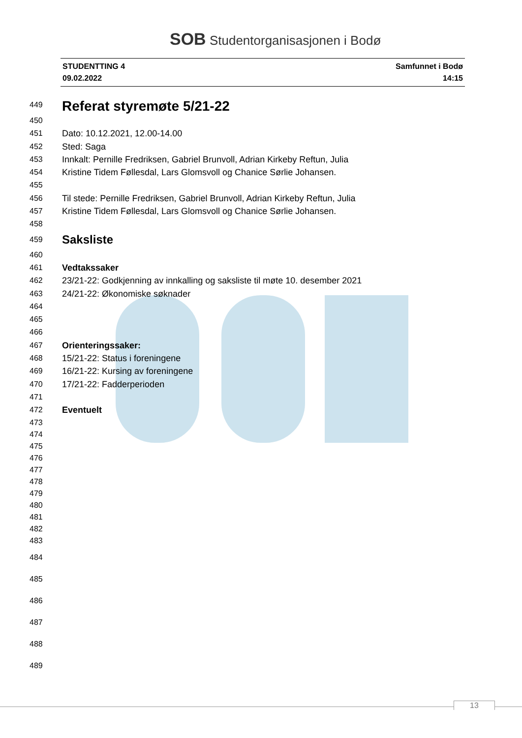SOB Studentorganisasjonen i Bodø
STUDENTTING 4
09.02.2022
Samfunnet i Bodø
14:15
449 Referat styremøte 5/21-22
450
451 Dato: 10.12.2021, 12.00-14.00
452 Sted: Saga
453 Innkalt: Pernille Fredriksen, Gabriel Brunvoll, Adrian Kirkeby Reftun, Julia
454 Kristine Tidem Føllesdal, Lars Glomsvoll og Chanice Sørlie Johansen.
455
456 Til stede: Pernille Fredriksen, Gabriel Brunvoll, Adrian Kirkeby Reftun, Julia
457 Kristine Tidem Føllesdal, Lars Glomsvoll og Chanice Sørlie Johansen.
458
459 Saksliste
460
461 Vedtakssaker
462 23/21-22: Godkjenning av innkalling og saksliste til møte 10. desember 2021
463 24/21-22: Økonomiske søknader
464
465
466
467 Orienteringssaker:
468 15/21-22: Status i foreningene
469 16/21-22: Kursing av foreningene
470 17/21-22: Fadderperioden
471
472 Eventuelt
473
474
475
476
477
478
479
480
481
482
483
484
485
486
487
488
489
13